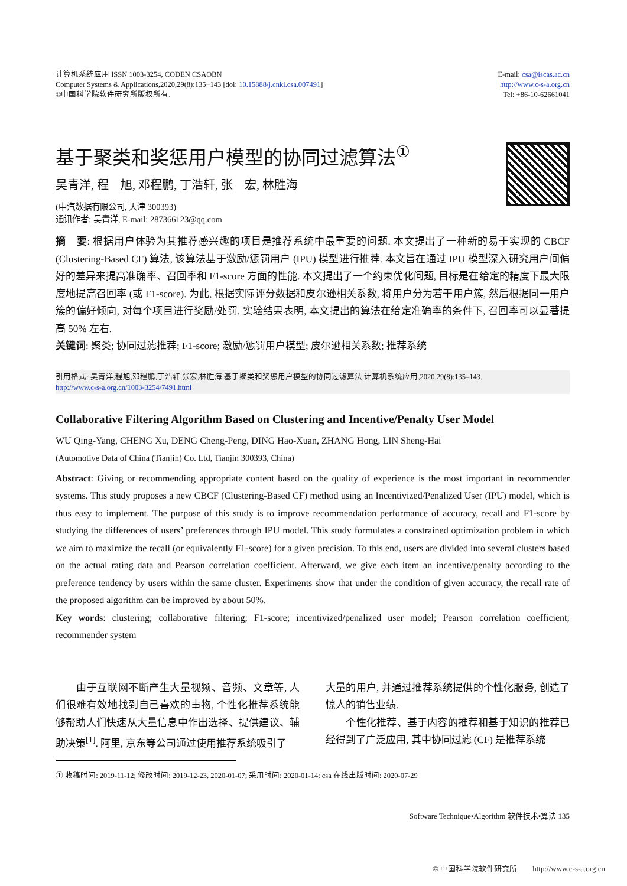计算机系统应用 ISSN 1003-3254, CODEN CSAOBN
Computer Systems & Applications,2020,29(8):135−143 [doi: 10.15888/j.cnki.csa.007491]
©中国科学院软件研究所版权所有.
E-mail: csa@iscas.ac.cn
http://www.c-s-a.org.cn
Tel: +86-10-62661041
基于聚类和奖惩用户模型的协同过滤算法<sup>①</sup>
吴青洋, 程　旭, 邓程鹏, 丁浩轩, 张　宏, 林胜海
(中汽数据有限公司, 天津 300393)
通讯作者: 吴青洋, E-mail: 287366123@qq.com
摘　要: 根据用户体验为其推荐感兴趣的项目是推荐系统中最重要的问题. 本文提出了一种新的易于实现的 CBCF (Clustering-Based CF) 算法, 该算法基于激励/惩罚用户 (IPU) 模型进行推荐. 本文旨在通过 IPU 模型深入研究用户间偏好的差异来提高准确率、召回率和 F1-score 方面的性能. 本文提出了一个约束优化问题, 目标是在给定的精度下最大限度地提高召回率 (或 F1-score). 为此, 根据实际评分数据和皮尔逊相关系数, 将用户分为若干用户簇, 然后根据同一用户簇的偏好倾向, 对每个项目进行奖励/处罚. 实验结果表明, 本文提出的算法在给定准确率的条件下, 召回率可以显著提高 50% 左右.
关键词: 聚类; 协同过滤推荐; F1-score; 激励/惩罚用户模型; 皮尔逊相关系数; 推荐系统
引用格式: 吴青洋,程旭,邓程鹏,丁浩轩,张宏,林胜海.基于聚类和奖惩用户模型的协同过滤算法.计算机系统应用,2020,29(8):135–143.
http://www.c-s-a.org.cn/1003-3254/7491.html
Collaborative Filtering Algorithm Based on Clustering and Incentive/Penalty User Model
WU Qing-Yang, CHENG Xu, DENG Cheng-Peng, DING Hao-Xuan, ZHANG Hong, LIN Sheng-Hai
(Automotive Data of China (Tianjin) Co. Ltd, Tianjin 300393, China)
Abstract: Giving or recommending appropriate content based on the quality of experience is the most important in recommender systems. This study proposes a new CBCF (Clustering-Based CF) method using an Incentivized/Penalized User (IPU) model, which is thus easy to implement. The purpose of this study is to improve recommendation performance of accuracy, recall and F1-score by studying the differences of users’ preferences through IPU model. This study formulates a constrained optimization problem in which we aim to maximize the recall (or equivalently F1-score) for a given precision. To this end, users are divided into several clusters based on the actual rating data and Pearson correlation coefficient. Afterward, we give each item an incentive/penalty according to the preference tendency by users within the same cluster. Experiments show that under the condition of given accuracy, the recall rate of the proposed algorithm can be improved by about 50%.
Key words: clustering; collaborative filtering; F1-score; incentivized/penalized user model; Pearson correlation coefficient; recommender system
　　由于互联网不断产生大量视频、音频、文章等, 人们很难有效地找到自己喜欢的事物, 个性化推荐系统能够帮助人们快速从大量信息中作出选择、提供建议、辅助决策<sup>[1]</sup>. 阿里, 京东等公司通过使用推荐系统吸引了
大量的用户, 并通过推荐系统提供的个性化服务, 创造了惊人的销售业绩.
　　个性化推荐、基于内容的推荐和基于知识的推荐已经得到了广泛应用, 其中协同过滤 (CF) 是推荐系统
① 收稿时间: 2019-11-12; 修改时间: 2019-12-23, 2020-01-07; 采用时间: 2020-01-14; csa 在线出版时间: 2020-07-29
Software Technique•Algorithm 软件技术•算法 135
© 中国科学院软件研究所　　http://www.c-s-a.org.cn